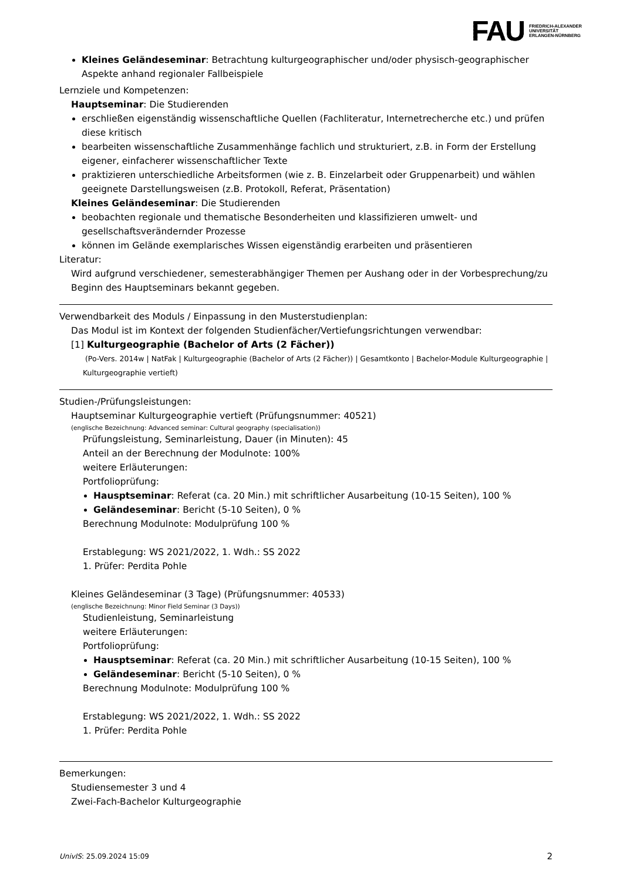FAU FRIEDRICH-ALEXANDER
UNIVERSITÄT
ERLANGEN-NÜRNBERG
Kleines Geländeseminar: Betrachtung kulturgeographischer und/oder physisch-geographischer Aspekte anhand regionaler Fallbeispiele
Lernziele und Kompetenzen:
Hauptseminar: Die Studierenden
erschließen eigenständig wissenschaftliche Quellen (Fachliteratur, Internetrecherche etc.) und prüfen diese kritisch
bearbeiten wissenschaftliche Zusammenhänge fachlich und strukturiert, z.B. in Form der Erstellung eigener, einfacherer wissenschaftlicher Texte
praktizieren unterschiedliche Arbeitsformen (wie z. B. Einzelarbeit oder Gruppenarbeit) und wählen geeignete Darstellungsweisen (z.B. Protokoll, Referat, Präsentation)
Kleines Geländeseminar: Die Studierenden
beobachten regionale und thematische Besonderheiten und klassifizieren umwelt- und gesellschaftsverändernder Prozesse
können im Gelände exemplarisches Wissen eigenständig erarbeiten und präsentieren
Literatur:
Wird aufgrund verschiedener, semesterabhängiger Themen per Aushang oder in der Vorbesprechung/zu Beginn des Hauptseminars bekannt gegeben.
Verwendbarkeit des Moduls / Einpassung in den Musterstudienplan:
Das Modul ist im Kontext der folgenden Studienfächer/Vertiefungsrichtungen verwendbar:
[1] Kulturgeographie (Bachelor of Arts (2 Fächer))
(Po-Vers. 2014w | NatFak | Kulturgeographie (Bachelor of Arts (2 Fächer)) | Gesamtkonto | Bachelor-Module Kulturgeographie | Kulturgeographie vertieft)
Studien-/Prüfungsleistungen:
Hauptseminar Kulturgeographie vertieft (Prüfungsnummer: 40521)
(englische Bezeichnung: Advanced seminar: Cultural geography (specialisation))
Prüfungsleistung, Seminarleistung, Dauer (in Minuten): 45
Anteil an der Berechnung der Modulnote: 100%
weitere Erläuterungen:
Portfolioprüfung:
Hausptseminar: Referat (ca. 20 Min.) mit schriftlicher Ausarbeitung (10-15 Seiten), 100 %
Geländeseminar: Bericht (5-10 Seiten), 0 %
Berechnung Modulnote: Modulprüfung 100 %
Erstablegung: WS 2021/2022, 1. Wdh.: SS 2022
1. Prüfer: Perdita Pohle
Kleines Geländeseminar (3 Tage) (Prüfungsnummer: 40533)
(englische Bezeichnung: Minor Field Seminar (3 Days))
Studienleistung, Seminarleistung
weitere Erläuterungen:
Portfolioprüfung:
Hausptseminar: Referat (ca. 20 Min.) mit schriftlicher Ausarbeitung (10-15 Seiten), 100 %
Geländeseminar: Bericht (5-10 Seiten), 0 %
Berechnung Modulnote: Modulprüfung 100 %
Erstablegung: WS 2021/2022, 1. Wdh.: SS 2022
1. Prüfer: Perdita Pohle
Bemerkungen:
Studiensemester 3 und 4
Zwei-Fach-Bachelor Kulturgeographie
UnivIS: 25.09.2024 15:09 2